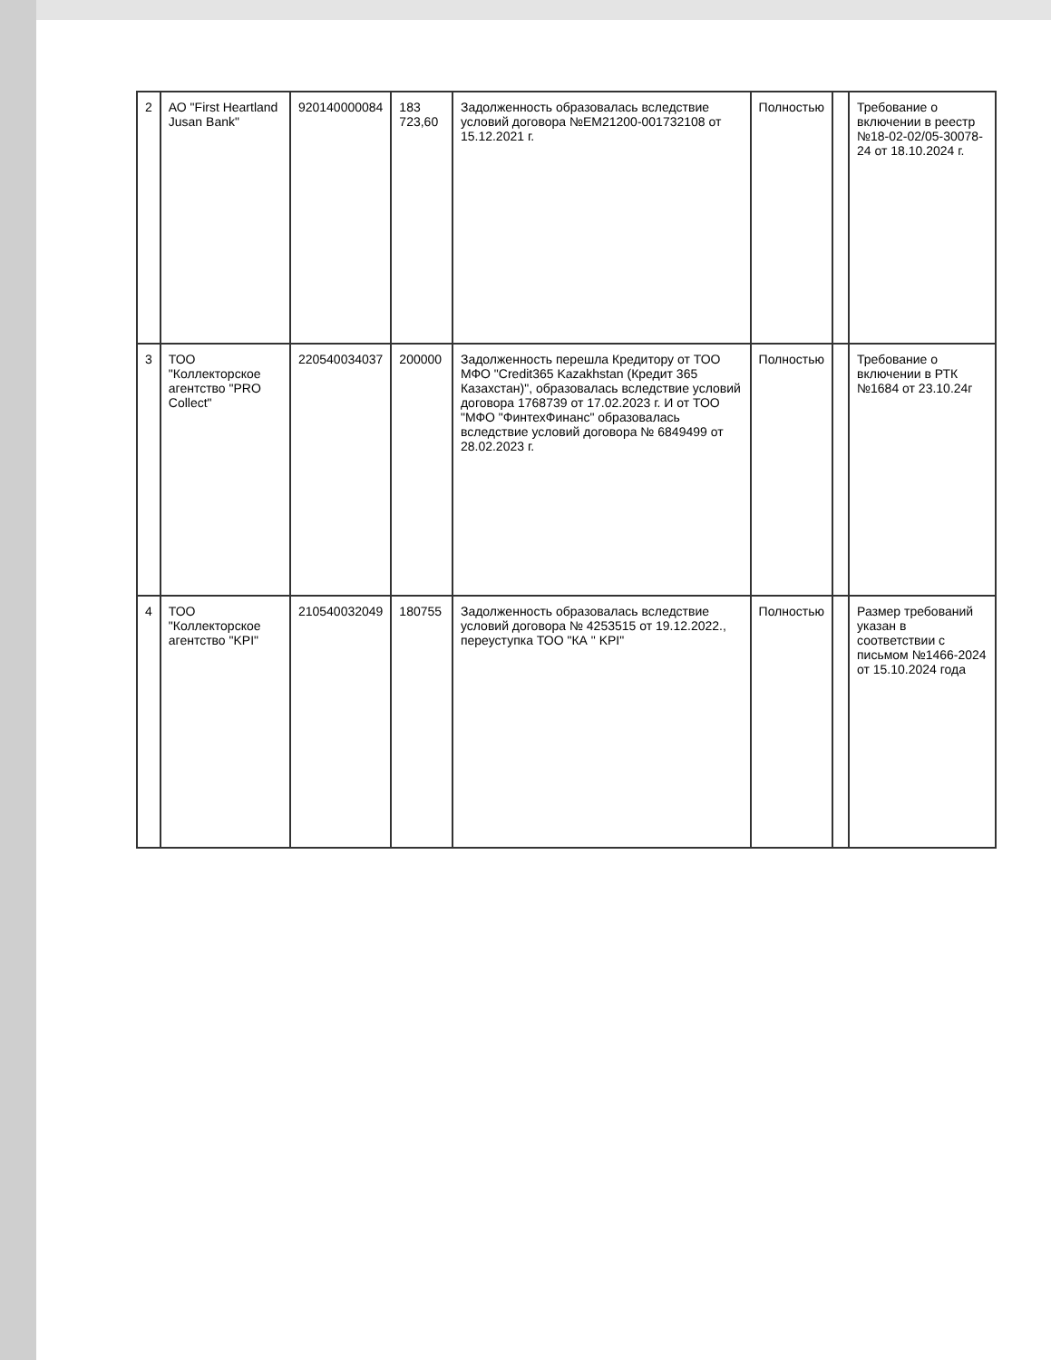| 2 | АО "First Heartland Jusan Bank" | 920140000084 | 183 723,60 | Задолженность образовалась вследствие условий договора №EM21200-001732108 от 15.12.2021 г. | Полностью | | Требование о включении в реестр №18-02-02/05-30078-24 от 18.10.2024 г. |
| 3 | ТОО "Коллекторское агентство "PRO Collect" | 220540034037 | 200000 | Задолженность перешла Кредитору от ТОО МФО "Credit365 Kazakhstan (Кредит 365 Казахстан)", образовалась вследствие условий договора 1768739 от 17.02.2023 г. И от ТОО "МФО "ФинтехФинанс" образовалась вследствие условий договора № 6849499 от 28.02.2023 г. | Полностью | | Требование о включении в РТК №1684 от 23.10.24г |
| 4 | ТОО "Коллекторское агентство "KPI" | 210540032049 | 180755 | Задолженность образовалась вследствие условий договора № 4253515 от 19.12.2022., переуступка ТОО "КА " KPI" | Полностью | | Размер требований указан в соответствии с письмом №1466-2024 от 15.10.2024 года |